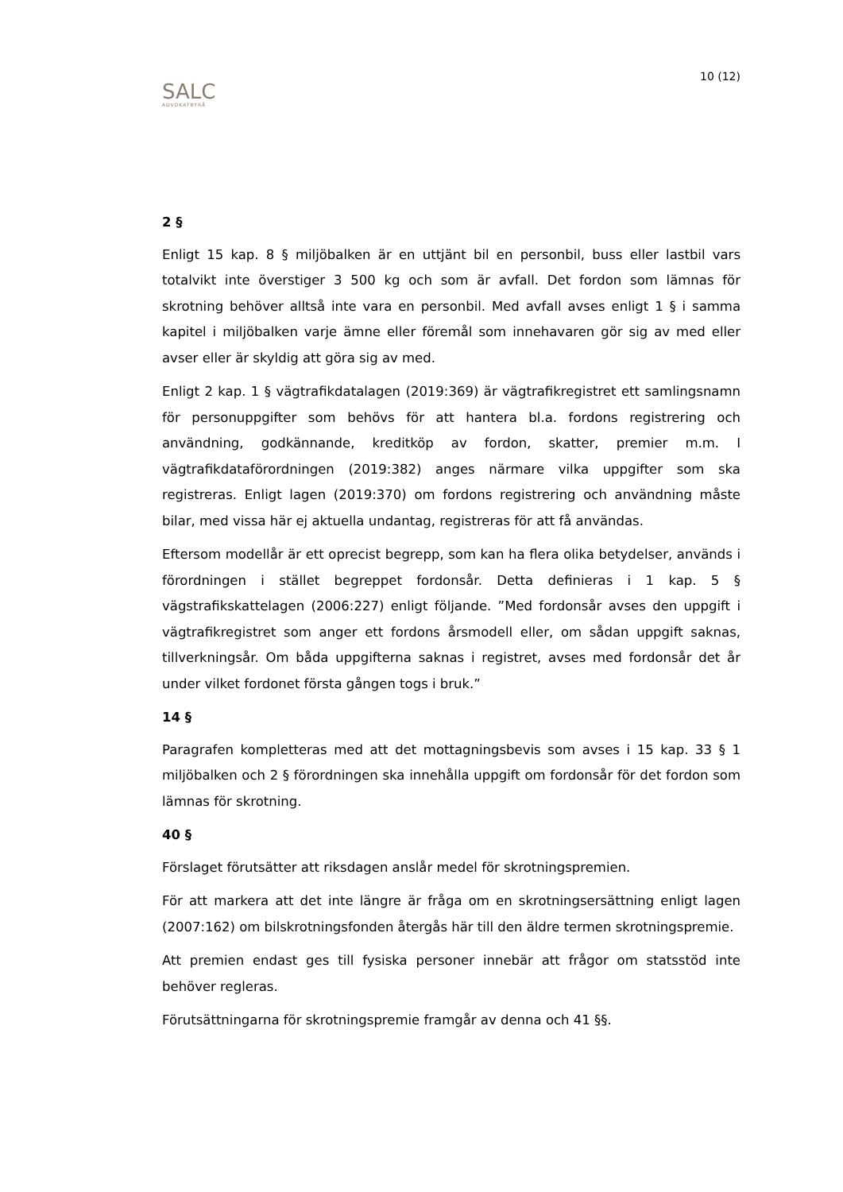SALC
ADVOKATBYRÅ
10 (12)
2 §
Enligt 15 kap. 8 § miljöbalken är en uttjänt bil en personbil, buss eller lastbil vars totalvikt inte överstiger 3 500 kg och som är avfall. Det fordon som lämnas för skrotning behöver alltså inte vara en personbil. Med avfall avses enligt 1 § i samma kapitel i miljöbalken varje ämne eller föremål som innehavaren gör sig av med eller avser eller är skyldig att göra sig av med.
Enligt 2 kap. 1 § vägtrafikdatalagen (2019:369) är vägtrafikregistret ett samlingsnamn för personuppgifter som behövs för att hantera bl.a. fordons registrering och användning, godkännande, kreditköp av fordon, skatter, premier m.m. I vägtrafikdataförordningen (2019:382) anges närmare vilka uppgifter som ska registreras. Enligt lagen (2019:370) om fordons registrering och användning måste bilar, med vissa här ej aktuella undantag, registreras för att få användas.
Eftersom modellår är ett oprecist begrepp, som kan ha flera olika betydelser, används i förordningen i stället begreppet fordonsår. Detta definieras i 1 kap. 5 § vägstrafikskattelagen (2006:227) enligt följande. ”Med fordonsår avses den uppgift i vägtrafikregistret som anger ett fordons årsmodell eller, om sådan uppgift saknas, tillverkningsår. Om båda uppgifterna saknas i registret, avses med fordonsår det år under vilket fordonet första gången togs i bruk.”
14 §
Paragrafen kompletteras med att det mottagningsbevis som avses i 15 kap. 33 § 1 miljöbalken och 2 § förordningen ska innehålla uppgift om fordonsår för det fordon som lämnas för skrotning.
40 §
Förslaget förutsätter att riksdagen anslår medel för skrotningspremien.
För att markera att det inte längre är fråga om en skrotningsersättning enligt lagen (2007:162) om bilskrotningsfonden återgås här till den äldre termen skrotningspremie.
Att premien endast ges till fysiska personer innebär att frågor om statsstöd inte behöver regleras.
Förutsättningarna för skrotningspremie framgår av denna och 41 §§.